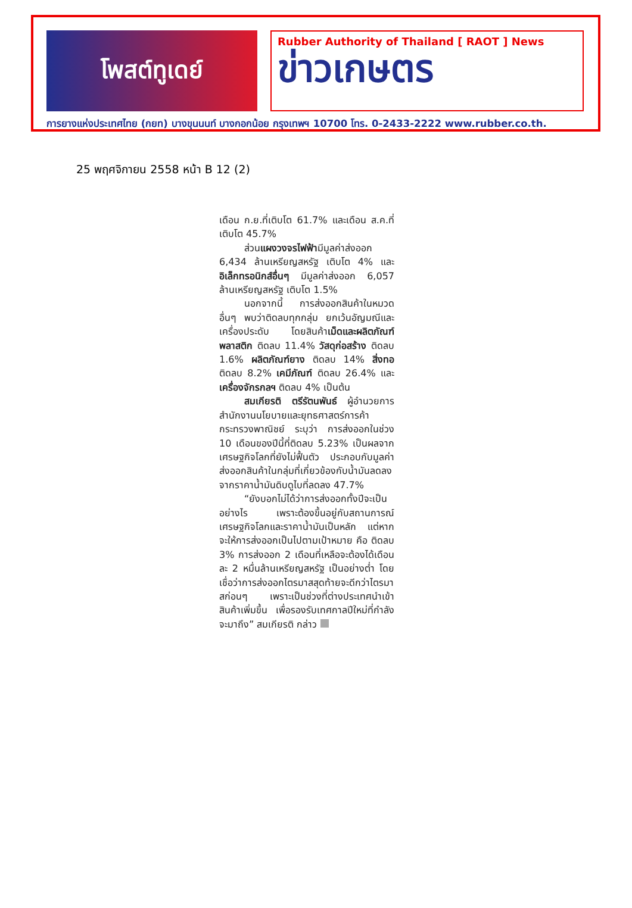โพสต์ทูเดย์
Rubber Authority of Thailand [ RAOT ] News
ข่าวเกษตร
การยางแห่งประเทศไทย (กยท) บางขุนนนท์ บางกอกน้อย กรุงเทพฯ 10700 โทร. 0-2433-2222 www.rubber.co.th.
25 พฤศจิกายน 2558 หน้า B 12 (2)
เดือน ก.ย.ที่เติบโต 61.7% และเดือน ส.ค.ที่เติบโต 45.7%
ส่วนแผงวงจรไฟฟ้ามีมูลค่าส่งออก 6,434 ล้านเหรียญสหรัฐ เติบโต 4% และอิเล็กทรอนิกส์อื่นๆ มีมูลค่าส่งออก 6,057 ล้านเหรียญสหรัฐ เติบโต 1.5%
นอกจากนี้ การส่งออกสินค้าในหมวดอื่นๆ พบว่าติดลบทุกกลุ่ม ยกเว้นอัญมณีและเครื่องประดับ โดยสินค้าเม็ดและผลิตภัณฑ์พลาสติก ติดลบ 11.4% วัสดุก่อสร้าง ติดลบ 1.6% ผลิตภัณฑ์ยาง ติดลบ 14% สิ่งทอ ติดลบ 8.2% เคมีภัณฑ์ ติดลบ 26.4% และเครื่องจักรกลฯ ติดลบ 4% เป็นต้น
สมเกียรติ ตรีรัตนพันธ์ ผู้อำนวยการสำนักงานนโยบายและยุทธศาสตร์การค้า กระทรวงพาณิชย์ ระบุว่า การส่งออกในช่วง 10 เดือนของปีนี้ที่ติดลบ 5.23% เป็นผลจากเศรษฐกิจโลกที่ยังไม่ฟื้นตัว ประกอบกับมูลค่าส่งออกสินค้าในกลุ่มที่เกี่ยวข้องกับน้ำมันลดลง จากราคาน้ำมันดิบดูไบที่ลดลง 47.7%
“ยังบอกไม่ได้ว่าการส่งออกทั้งปีจะเป็นอย่างไร เพราะต้องขึ้นอยู่กับสถานการณ์เศรษฐกิจโลกและราคาน้ำมันเป็นหลัก แต่หากจะให้การส่งออกเป็นไปตามเป้าหมาย คือ ติดลบ 3% การส่งออก 2 เดือนที่เหลือจะต้องได้เดือนละ 2 หมื่นล้านเหรียญสหรัฐ เป็นอย่างต่ำ โดยเชื่อว่าการส่งออกไตรมาสสุดท้ายจะดีกว่าไตรมาสก่อนๆ เพราะเป็นช่วงที่ต่างประเทศนำเข้าสินค้าเพิ่มขึ้น เพื่อรองรับเทศกาลปีใหม่ที่กำลังจะมาถึง” สมเกียรติ กล่าว